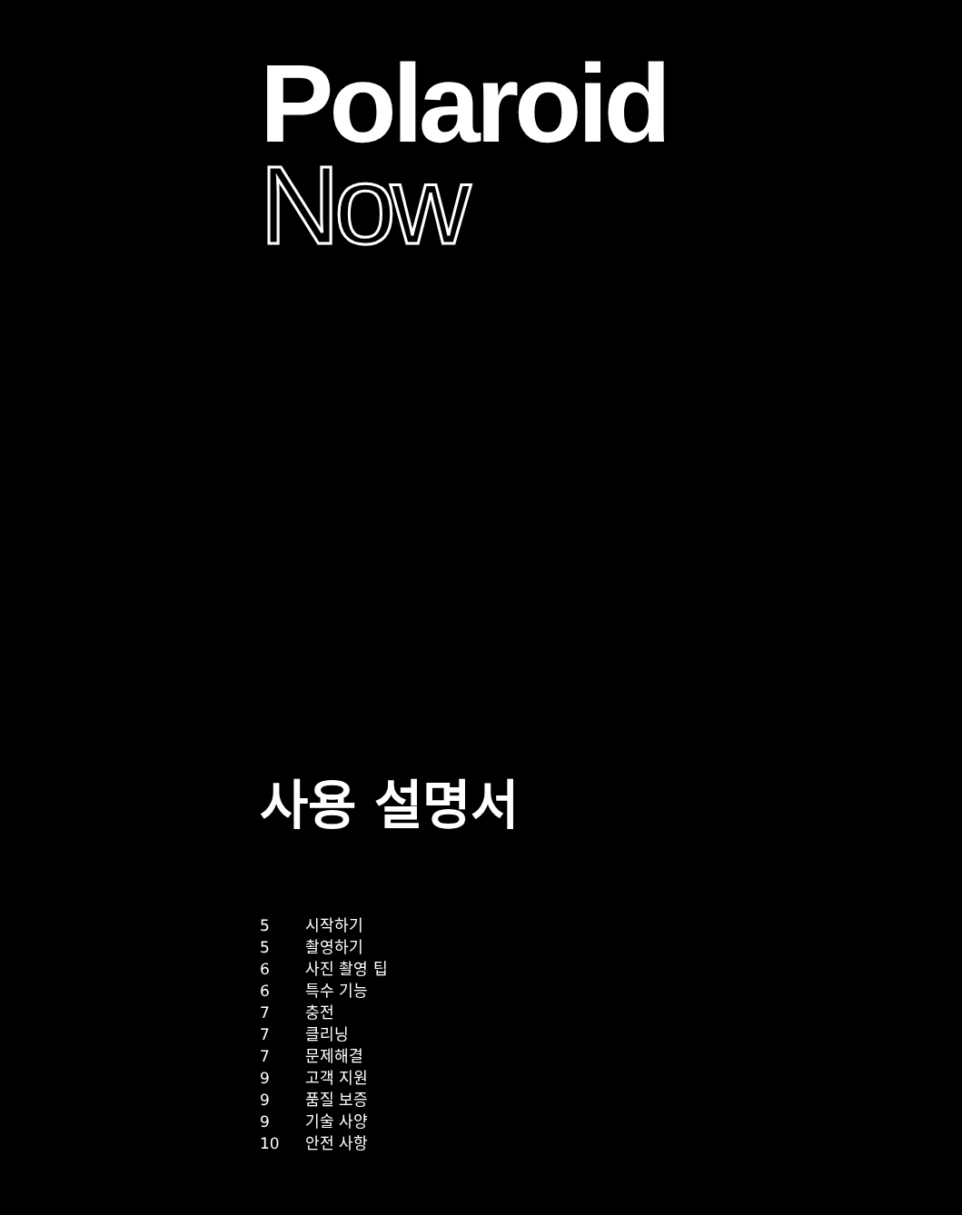Polaroid
Now
사용 설명서
| 5 | 시작하기 |
| 5 | 촬영하기 |
| 6 | 사진 촬영 팁 |
| 6 | 특수 기능 |
| 7 | 충전 |
| 7 | 클리닝 |
| 7 | 문제해결 |
| 9 | 고객 지원 |
| 9 | 품질 보증 |
| 9 | 기술 사양 |
| 10 | 안전 사항 |